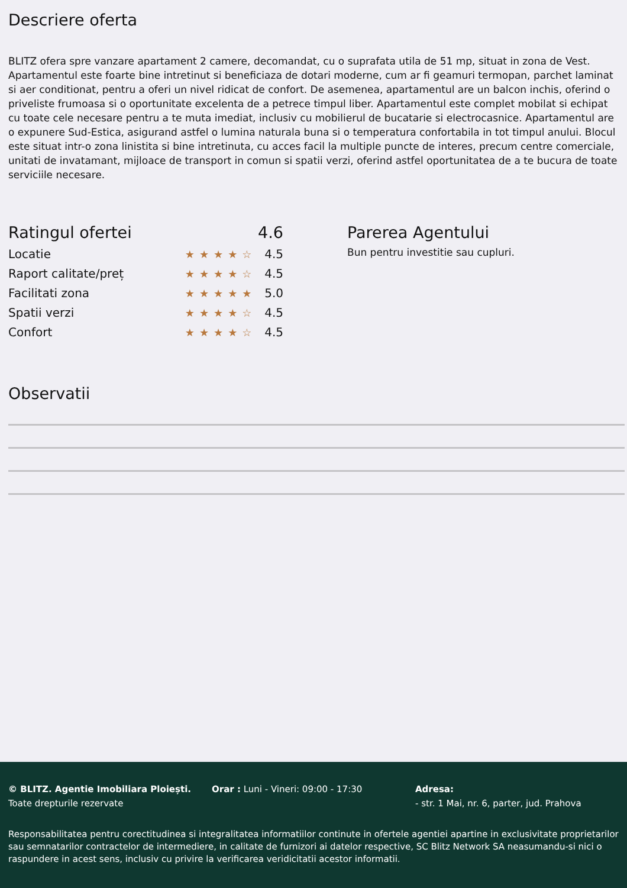Descriere oferta
BLITZ ofera spre vanzare apartament 2 camere, decomandat, cu o suprafata utila de 51 mp, situat in zona de Vest. Apartamentul este foarte bine intretinut si beneficiaza de dotari moderne, cum ar fi geamuri termopan, parchet laminat si aer conditionat, pentru a oferi un nivel ridicat de confort. De asemenea, apartamentul are un balcon inchis, oferind o priveliste frumoasa si o oportunitate excelenta de a petrece timpul liber. Apartamentul este complet mobilat si echipat cu toate cele necesare pentru a te muta imediat, inclusiv cu mobilierul de bucatarie si electrocasnice. Apartamentul are o expunere Sud-Estica, asigurand astfel o lumina naturala buna si o temperatura confortabila in tot timpul anului. Blocul este situat intr-o zona linistita si bine intretinuta, cu acces facil la multiple puncte de interes, precum centre comerciale, unitati de invatamant, mijloace de transport in comun si spatii verzi, oferind astfel oportunitatea de a te bucura de toate serviciile necesare.
Ratingul ofertei 4.6
Locatie ★★★★☆ 4.5
Raport calitate/preț ★★★★☆ 4.5
Facilitati zona ★★★★★ 5.0
Spatii verzi ★★★★☆ 4.5
Confort ★★★★☆ 4.5
Parerea Agentului
Bun pentru investitie sau cupluri.
Observatii
© BLITZ. Agentie Imobiliara Ploiești.
Toate drepturile rezervate
Orar : Luni - Vineri: 09:00 - 17:30 Adresa:
- str. 1 Mai, nr. 6, parter, jud. Prahova
Responsabilitatea pentru corectitudinea si integralitatea informatiilor continute in ofertele agentiei apartine in exclusivitate proprietarilor sau semnatarilor contractelor de intermediere, in calitate de furnizori ai datelor respective, SC Blitz Network SA neasumandu-si nici o raspundere in acest sens, inclusiv cu privire la verificarea veridicitatii acestor informatii.